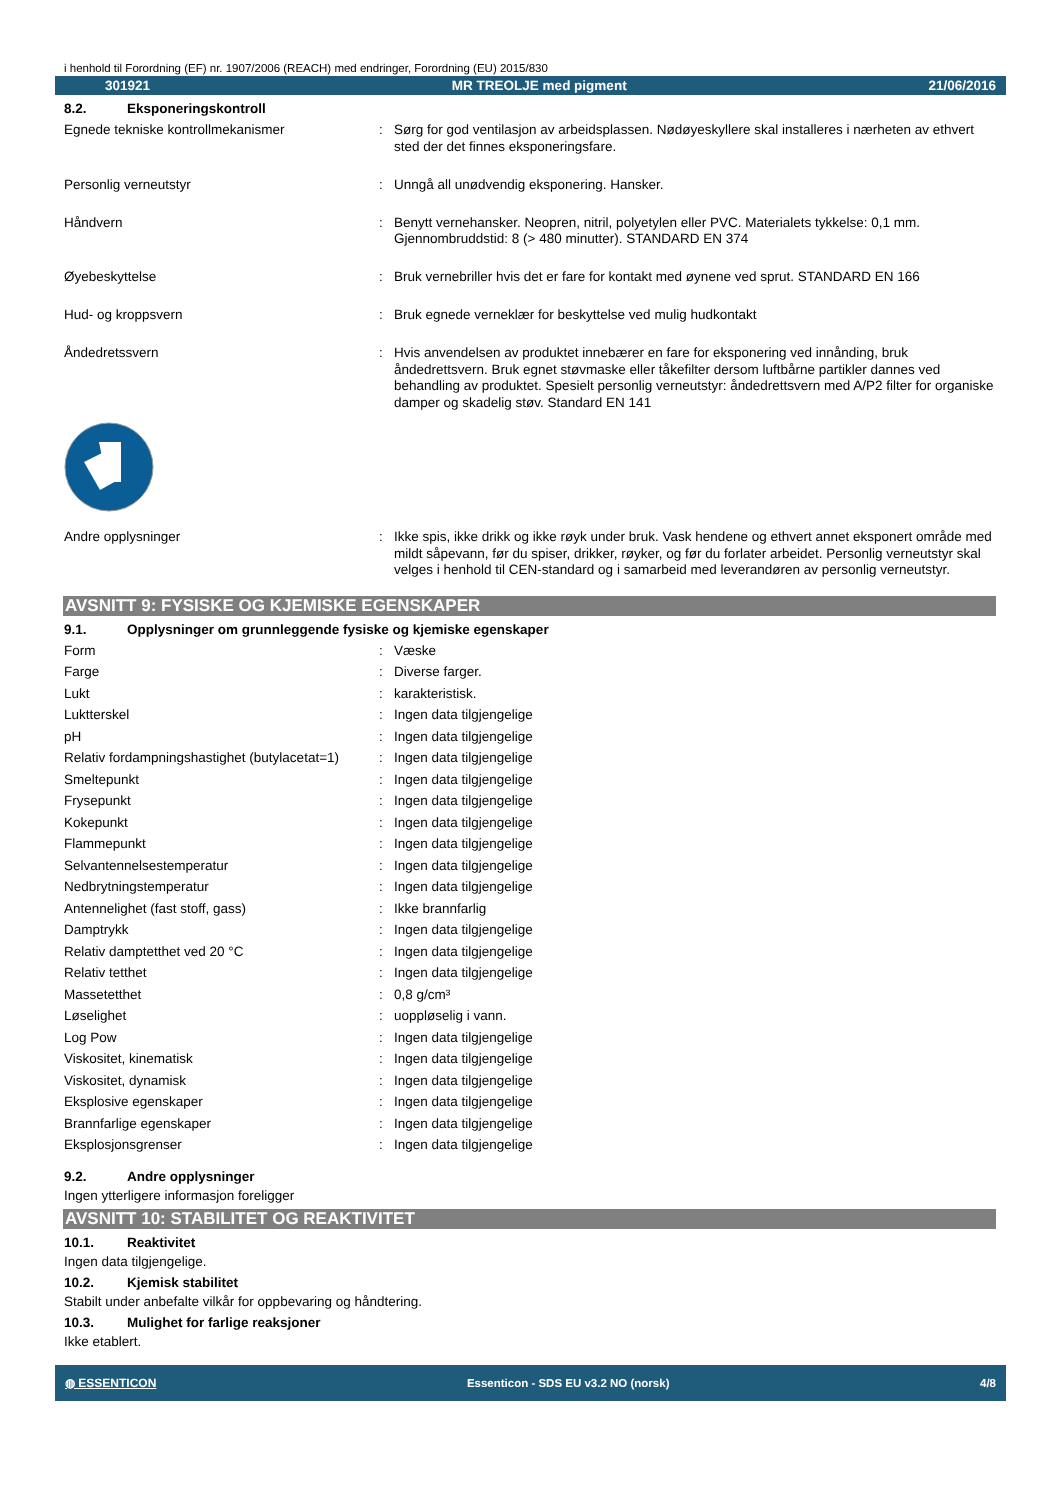i henhold til Forordning (EF) nr. 1907/2006 (REACH) med endringer, Forordning (EU) 2015/830
301921 MR TREOLJE med pigment 21/06/2016
8.2. Eksponeringskontroll
| Egnede tekniske kontrollmekanismer | : | Sørg for god ventilasjon av arbeidsplassen. Nødøyeskyllere skal installeres i nærheten av ethvert sted der det finnes eksponeringsfare. |
| Personlig verneutstyr | : | Unngå all unødvendig eksponering. Hansker. |
| Håndvern | : | Benytt vernehansker. Neopren, nitril, polyetylen eller PVC. Materialets tykkelse: 0,1 mm. Gjennombruddstid: 8 (> 480 minutter). STANDARD EN 374 |
| Øyebeskyttelse | : | Bruk vernebriller hvis det er fare for kontakt med øynene ved sprut. STANDARD EN 166 |
| Hud- og kroppsvern | : | Bruk egnede verneklær for beskyttelse ved mulig hudkontakt |
| Åndedretssvern | : | Hvis anvendelsen av produktet innebærer en fare for eksponering ved innånding, bruk åndedrettsvern. Bruk egnet støvmaske eller tåkefilter dersom luftbårne partikler dannes ved behandling av produktet. Spesielt personlig verneutstyr: åndedrettsvern med A/P2 filter for organiske damper og skadelig støv. Standard EN 141 |
| Andre opplysninger | : | Ikke spis, ikke drikk og ikke røyk under bruk. Vask hendene og ethvert annet eksponert område med mildt såpevann, før du spiser, drikker, røyker, og før du forlater arbeidet. Personlig verneutstyr skal velges i henhold til CEN-standard og i samarbeid med leverandøren av personlig verneutstyr. |
AVSNITT 9: FYSISKE OG KJEMISKE EGENSKAPER
9.1. Opplysninger om grunnleggende fysiske og kjemiske egenskaper
| Form | : | Væske |
| Farge | : | Diverse farger. |
| Lukt | : | karakteristisk. |
| Luktterskel | : | Ingen data tilgjengelige |
| pH | : | Ingen data tilgjengelige |
| Relativ fordampningshastighet (butylacetat=1) | : | Ingen data tilgjengelige |
| Smeltepunkt | : | Ingen data tilgjengelige |
| Frysepunkt | : | Ingen data tilgjengelige |
| Kokepunkt | : | Ingen data tilgjengelige |
| Flammepunkt | : | Ingen data tilgjengelige |
| Selvantennelsestemperatur | : | Ingen data tilgjengelige |
| Nedbrytningstemperatur | : | Ingen data tilgjengelige |
| Antennelighet (fast stoff, gass) | : | Ikke brannfarlig |
| Damptrykk | : | Ingen data tilgjengelige |
| Relativ damptetthet ved 20 °C | : | Ingen data tilgjengelige |
| Relativ tetthet | : | Ingen data tilgjengelige |
| Massetetthet | : | 0,8 g/cm³ |
| Løselighet | : | uoppløselig i vann. |
| Log Pow | : | Ingen data tilgjengelige |
| Viskositet, kinematisk | : | Ingen data tilgjengelige |
| Viskositet, dynamisk | : | Ingen data tilgjengelige |
| Eksplosive egenskaper | : | Ingen data tilgjengelige |
| Brannfarlige egenskaper | : | Ingen data tilgjengelige |
| Eksplosjonsgrenser | : | Ingen data tilgjengelige |
9.2. Andre opplysninger
Ingen ytterligere informasjon foreligger
AVSNITT 10: STABILITET OG REAKTIVITET
10.1. Reaktivitet
Ingen data tilgjengelige.
10.2. Kjemisk stabilitet
Stabilt under anbefalte vilkår for oppbevaring og håndtering.
10.3. Mulighet for farlige reaksjoner
Ikke etablert.
◍ ESSENTICON Essenticon - SDS EU v3.2 NO (norsk) 4/8